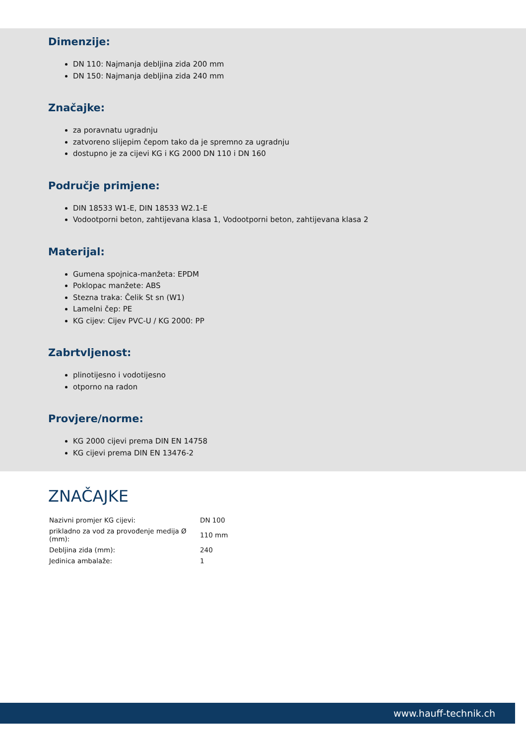Dimenzije:
DN 110: Najmanja debljina zida 200 mm
DN 150: Najmanja debljina zida 240 mm
Značajke:
za poravnatu ugradnju
zatvoreno slijepim čepom tako da je spremno za ugradnju
dostupno je za cijevi KG i KG 2000 DN 110 i DN 160
Područje primjene:
DIN 18533 W1-E, DIN 18533 W2.1-E
Vodootporni beton, zahtijevana klasa 1, Vodootporni beton, zahtijevana klasa 2
Materijal:
Gumena spojnica-manžeta: EPDM
Poklopac manžete: ABS
Stezna traka: Čelik St sn (W1)
Lamelni čep: PE
KG cijev: Cijev PVC-U / KG 2000: PP
Zabrtvljenost:
plinotijesno i vodotijesno
otporno na radon
Provjere/norme:
KG 2000 cijevi prema DIN EN 14758
KG cijevi prema DIN EN 13476-2
ZNAČAJKE
| Nazivni promjer KG cijevi: | DN 100 |
| prikladno za vod za provođenje medija Ø (mm): | 110 mm |
| Debljina zida (mm): | 240 |
| Jedinica ambalaže: | 1 |
www.hauff-technik.ch